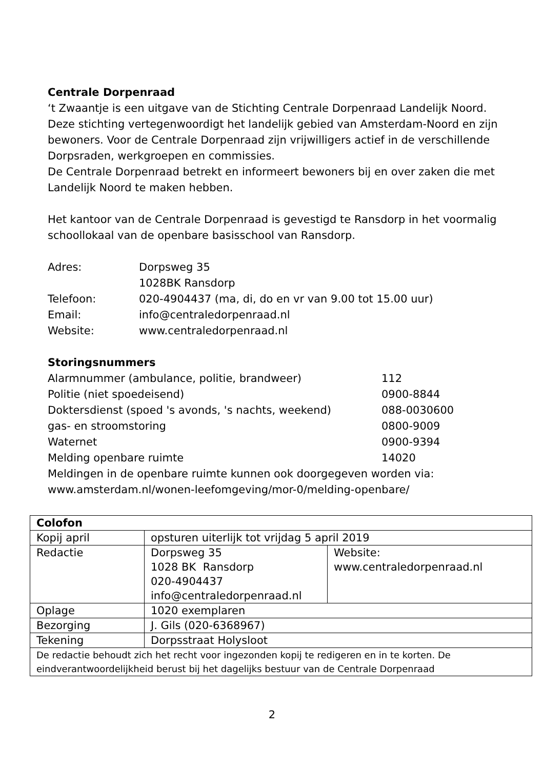Centrale Dorpenraad
‘t Zwaantje is een uitgave van de Stichting Centrale Dorpenraad Landelijk Noord. Deze stichting vertegenwoordigt het landelijk gebied van Amsterdam-Noord en zijn bewoners. Voor de Centrale Dorpenraad zijn vrijwilligers actief in de verschillende Dorpsraden, werkgroepen en commissies.
De Centrale Dorpenraad betrekt en informeert bewoners bij en over zaken die met Landelijk Noord te maken hebben.
Het kantoor van de Centrale Dorpenraad is gevestigd te Ransdorp in het voormalig schoollokaal van de openbare basisschool van Ransdorp.
| Adres: | Dorpsweg 35 1028BK Ransdorp |
| Telefoon: | 020-4904437 (ma, di, do en vr van 9.00 tot 15.00 uur) |
| Email: | info@centraledorpenraad.nl |
| Website: | www.centraledorpenraad.nl |
Storingsnummers
| Alarmnummer (ambulance, politie, brandweer) | 112 |
| Politie (niet spoedeisend) | 0900-8844 |
| Doktersdienst (spoed 's avonds, 's nachts, weekend) | 088-0030600 |
| gas- en stroomstoring | 0800-9009 |
| Waternet | 0900-9394 |
| Melding openbare ruimte | 14020 |
Meldingen in de openbare ruimte kunnen ook doorgegeven worden via: www.amsterdam.nl/wonen-leefomgeving/mor-0/melding-openbare/
| Colofon | | |
| --- | --- | --- |
| Kopij april | opsturen uiterlijk tot vrijdag 5 april 2019 | |
| Redactie | Dorpsweg 35 1028 BK Ransdorp 020-4904437 info@centraledorpenraad.nl | Website: www.centraledorpenraad.nl |
| Oplage | 1020 exemplaren | |
| Bezorging | J. Gils (020-6368967) | |
| Tekening | Dorpsstraat Holysloot | |
| De redactie behoudt zich het recht voor ingezonden kopij te redigeren en in te korten. De eindverantwoordelijkheid berust bij het dagelijks bestuur van de Centrale Dorpenraad | | |
2